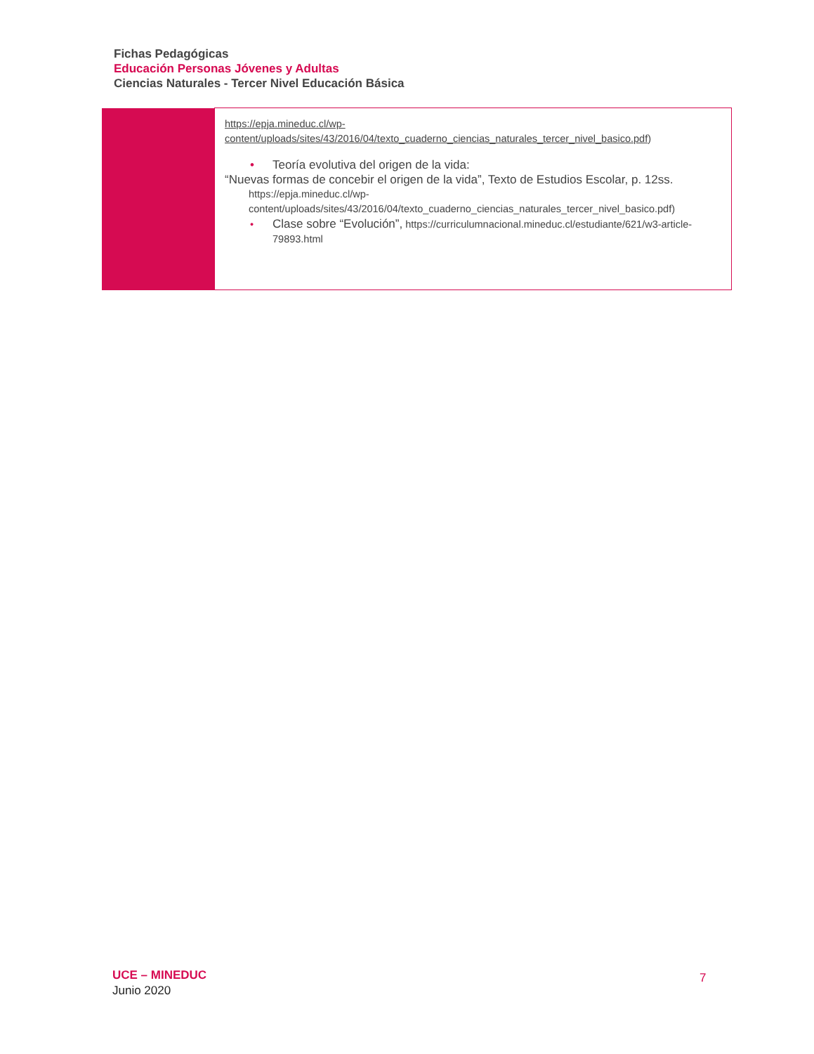Fichas Pedagógicas
Educación Personas Jóvenes y Adultas
Ciencias Naturales - Tercer Nivel Educación Básica
| | https://epja.mineduc.cl/wp-content/uploads/sites/43/2016/04/texto_cuaderno_ciencias_naturales_tercer_nivel_basico.pdf ) • Teoría evolutiva del origen de la vida: “Nuevas formas de concebir el origen de la vida”, Texto de Estudios Escolar, p. 12ss. https://epja.mineduc.cl/wp-content/uploads/sites/43/2016/04/texto_cuaderno_ciencias_naturales_tercer_nivel_basico.pdf) • Clase sobre “Evolución”, https://curriculumnacional.mineduc.cl/estudiante/621/w3-article-79893.html |
UCE – MINEDUC
Junio 2020
7